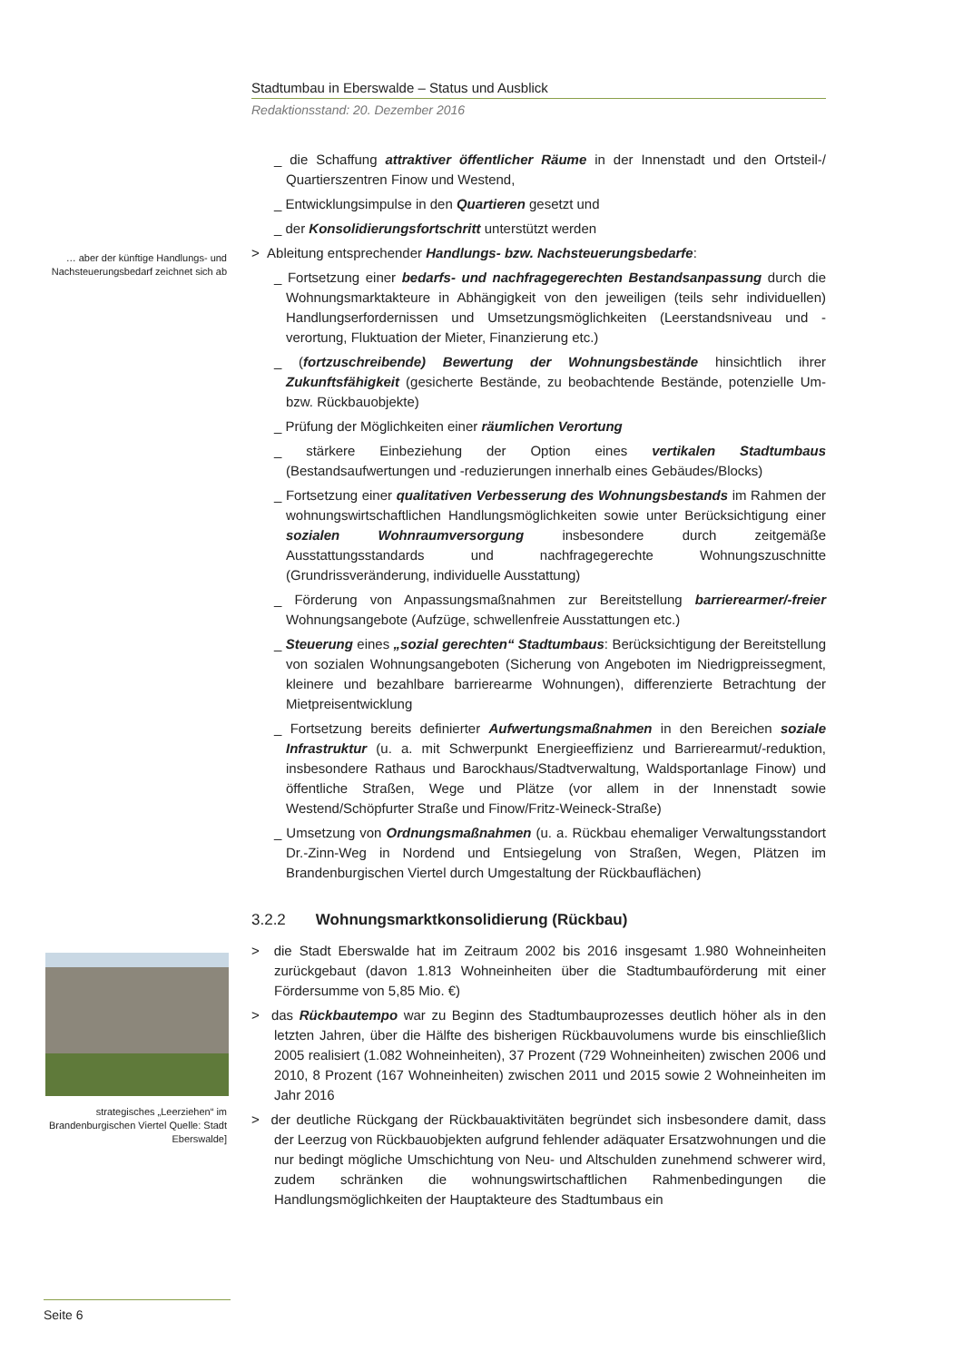Stadtumbau in Eberswalde – Status und Ausblick
Redaktionsstand: 20. Dezember 2016
… aber der künftige Handlungs- und Nachsteuerungsbedarf zeichnet sich ab
strategisches „Leerziehen“ im Brandenburgischen Viertel Quelle: Stadt Eberswalde]
_ die Schaffung attraktiver öffentlicher Räume in der Innenstadt und den Ortsteil-/ Quartierszentren Finow und Westend,
_ Entwicklungsimpulse in den Quartieren gesetzt und
_ der Konsolidierungsfortschritt unterstützt werden
> Ableitung entsprechender Handlungs- bzw. Nachsteuerungsbedarfe:
_ Fortsetzung einer bedarfs- und nachfragegerechten Bestandsanpassung durch die Wohnungsmarktakteure in Abhängigkeit von den jeweiligen (teils sehr individuellen) Handlungserfordernissen und Umsetzungsmöglichkeiten (Leerstandsniveau und -verortung, Fluktuation der Mieter, Finanzierung etc.)
_ (fortzuschreibende) Bewertung der Wohnungsbestände hinsichtlich ihrer Zukunftsfähigkeit (gesicherte Bestände, zu beobachtende Bestände, potenzielle Um- bzw. Rückbauobjekte)
_ Prüfung der Möglichkeiten einer räumlichen Verortung
_ stärkere Einbeziehung der Option eines vertikalen Stadtumbaus (Bestandsaufwertungen und -reduzierungen innerhalb eines Gebäudes/Blocks)
_ Fortsetzung einer qualitativen Verbesserung des Wohnungsbestands im Rahmen der wohnungswirtschaftlichen Handlungsmöglichkeiten sowie unter Berücksichtigung einer sozialen Wohnraumversorgung insbesondere durch zeitgemäße Ausstattungsstandards und nachfragegerechte Wohnungszuschnitte (Grundrissveränderung, individuelle Ausstattung)
_ Förderung von Anpassungsmaßnahmen zur Bereitstellung barrierearmer/-freier Wohnungsangebote (Aufzüge, schwellenfreie Ausstattungen etc.)
_ Steuerung eines „sozial gerechten“ Stadtumbaus: Berücksichtigung der Bereitstellung von sozialen Wohnungsangeboten (Sicherung von Angeboten im Niedrigpreissegment, kleinere und bezahlbare barrierearme Wohnungen), differenzierte Betrachtung der Mietpreisentwicklung
_ Fortsetzung bereits definierter Aufwertungsmaßnahmen in den Bereichen soziale Infrastruktur (u. a. mit Schwerpunkt Energieeffizienz und Barrierearmut/-reduktion, insbesondere Rathaus und Barockhaus/Stadtverwaltung, Waldsportanlage Finow) und öffentliche Straßen, Wege und Plätze (vor allem in der Innenstadt sowie Westend/Schöpfurter Straße und Finow/Fritz-Weineck-Straße)
_ Umsetzung von Ordnungsmaßnahmen (u. a. Rückbau ehemaliger Verwaltungsstandort Dr.-Zinn-Weg in Nordend und Entsiegelung von Straßen, Wegen, Plätzen im Brandenburgischen Viertel durch Umgestaltung der Rückbauflächen)
3.2.2 Wohnungsmarktkonsolidierung (Rückbau)
> die Stadt Eberswalde hat im Zeitraum 2002 bis 2016 insgesamt 1.980 Wohneinheiten zurückgebaut (davon 1.813 Wohneinheiten über die Stadtumbauförderung mit einer Fördersumme von 5,85 Mio. €)
> das Rückbautempo war zu Beginn des Stadtumbauprozesses deutlich höher als in den letzten Jahren, über die Hälfte des bisherigen Rückbauvolumens wurde bis einschließlich 2005 realisiert (1.082 Wohneinheiten), 37 Prozent (729 Wohneinheiten) zwischen 2006 und 2010, 8 Prozent (167 Wohneinheiten) zwischen 2011 und 2015 sowie 2 Wohneinheiten im Jahr 2016
> der deutliche Rückgang der Rückbauaktivitäten begründet sich insbesondere damit, dass der Leerzug von Rückbauobjekten aufgrund fehlender adäquater Ersatzwohnungen und die nur bedingt mögliche Umschichtung von Neu- und Altschulden zunehmend schwerer wird, zudem schränken die wohnungswirtschaftlichen Rahmenbedingungen die Handlungsmöglichkeiten der Hauptakteure des Stadtumbaus ein
Seite 6